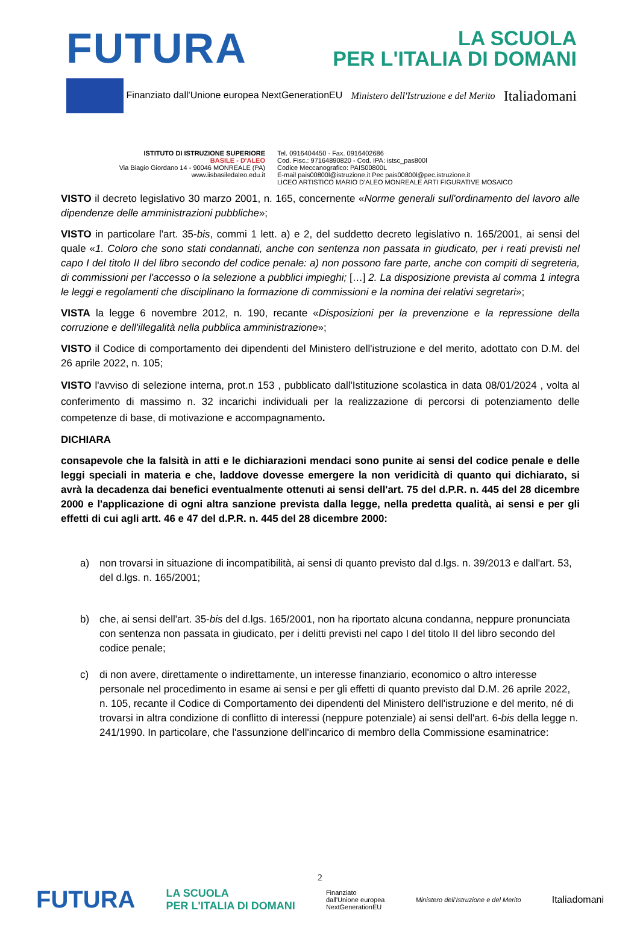FUTURA
LA SCUOLA
PER L'ITALIA DI DOMANI
Finanziato dall'Unione europea NextGenerationEU
Ministero dell'Istruzione e del Merito
Italiadomani
ISTITUTO DI ISTRUZIONE SUPERIORE
BASILE - D'ALEO
Via Biagio Giordano 14 - 90046 MONREALE (PA)
www.iisbasiledaleo.edu.it
Tel. 0916404450 - Fax. 0916402686
Cod. Fisc.: 97164890820 - Cod. IPA: istsc_pas800l
Codice Meccanografico: PAIS00800L
E-mail pais00800l@istruzione.it Pec pais00800l@pec.istruzione.it
LICEO ARTISTICO MARIO D'ALEO MONREALE ARTI FIGURATIVE MOSAICO
VISTO il decreto legislativo 30 marzo 2001, n. 165, concernente «Norme generali sull'ordinamento del lavoro alle dipendenze delle amministrazioni pubbliche»;
VISTO in particolare l'art. 35-bis, commi 1 lett. a) e 2, del suddetto decreto legislativo n. 165/2001, ai sensi del quale «1. Coloro che sono stati condannati, anche con sentenza non passata in giudicato, per i reati previsti nel capo I del titolo II del libro secondo del codice penale: a) non possono fare parte, anche con compiti di segreteria, di commissioni per l'accesso o la selezione a pubblici impieghi; […] 2. La disposizione prevista al comma 1 integra le leggi e regolamenti che disciplinano la formazione di commissioni e la nomina dei relativi segretari»;
VISTA la legge 6 novembre 2012, n. 190, recante «Disposizioni per la prevenzione e la repressione della corruzione e dell'illegalità nella pubblica amministrazione»;
VISTO il Codice di comportamento dei dipendenti del Ministero dell'istruzione e del merito, adottato con D.M. del 26 aprile 2022, n. 105;
VISTO l'avviso di selezione interna, prot.n 153 , pubblicato dall'Istituzione scolastica in data 08/01/2024 , volta al conferimento di massimo n. 32 incarichi individuali per la realizzazione di percorsi di potenziamento delle competenze di base, di motivazione e accompagnamento.
DICHIARA
consapevole che la falsità in atti e le dichiarazioni mendaci sono punite ai sensi del codice penale e delle leggi speciali in materia e che, laddove dovesse emergere la non veridicità di quanto qui dichiarato, si avrà la decadenza dai benefici eventualmente ottenuti ai sensi dell'art. 75 del d.P.R. n. 445 del 28 dicembre 2000 e l'applicazione di ogni altra sanzione prevista dalla legge, nella predetta qualità, ai sensi e per gli effetti di cui agli artt. 46 e 47 del d.P.R. n. 445 del 28 dicembre 2000:
a) non trovarsi in situazione di incompatibilità, ai sensi di quanto previsto dal d.lgs. n. 39/2013 e dall'art. 53, del d.lgs. n. 165/2001;
b) che, ai sensi dell'art. 35-bis del d.lgs. 165/2001, non ha riportato alcuna condanna, neppure pronunciata con sentenza non passata in giudicato, per i delitti previsti nel capo I del titolo II del libro secondo del codice penale;
c) di non avere, direttamente o indirettamente, un interesse finanziario, economico o altro interesse personale nel procedimento in esame ai sensi e per gli effetti di quanto previsto dal D.M. 26 aprile 2022, n. 105, recante il Codice di Comportamento dei dipendenti del Ministero dell'istruzione e del merito, né di trovarsi in altra condizione di conflitto di interessi (neppure potenziale) ai sensi dell'art. 6-bis della legge n. 241/1990. In particolare, che l'assunzione dell'incarico di membro della Commissione esaminatrice:
2
FUTURA LA SCUOLA
PER L'ITALIA DI DOMANI Finanziato
dall'Unione europea
NextGenerationEU Ministero dell'Istruzione e del Merito Italiadomani